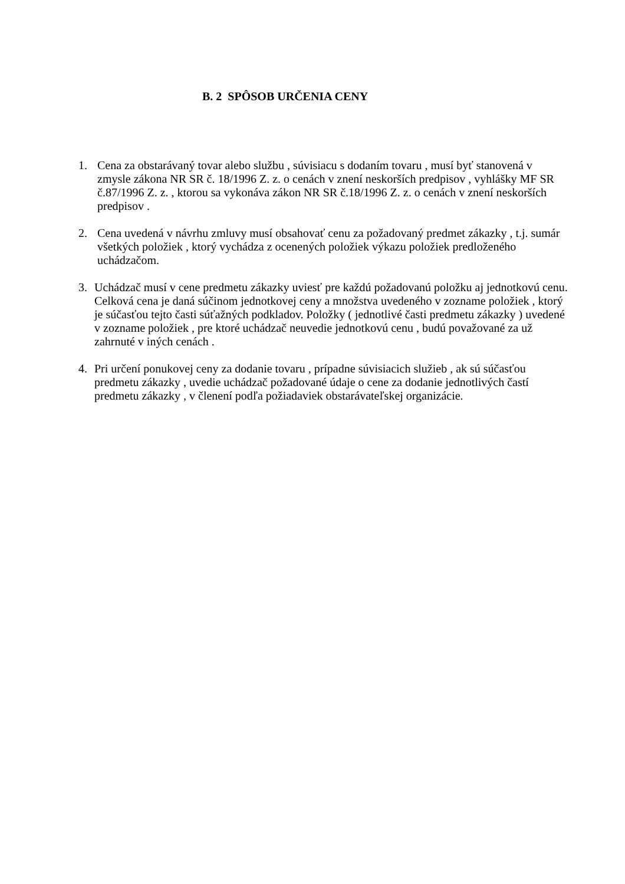B. 2 SPÔSOB URČENIA CENY
1. Cena za obstarávaný tovar alebo službu , súvisiacu s dodaním tovaru , musí byť stanovená v zmysle zákona NR SR č. 18/1996 Z. z. o cenách v znení neskorších predpisov , vyhlášky MF SR č.87/1996 Z. z. , ktorou sa vykonáva zákon NR SR č.18/1996 Z. z. o cenách v znení neskorších predpisov .
2. Cena uvedená v návrhu zmluvy musí obsahovať cenu za požadovaný predmet zákazky , t.j. sumár všetkých položiek , ktorý vychádza z ocenených položiek výkazu položiek predloženého uchádzačom.
3. Uchádzač musí v cene predmetu zákazky uviesť pre každú požadovanú položku aj jednotkovú cenu. Celková cena je daná súčinom jednotkovej ceny a množstva uvedeného v zozname položiek , ktorý je súčasťou tejto časti súťažných podkladov. Položky ( jednotlivé časti predmetu zákazky ) uvedené v zozname položiek , pre ktoré uchádzač neuvedie jednotkovú cenu , budú považované za už zahrnuté v iných cenách .
4. Pri určení ponukovej ceny za dodanie tovaru , prípadne súvisiacich služieb , ak sú súčasťou predmetu zákazky , uvedie uchádzač požadované údaje o cene za dodanie jednotlivých častí predmetu zákazky , v členení podľa požiadaviek obstarávateľskej organizácie.